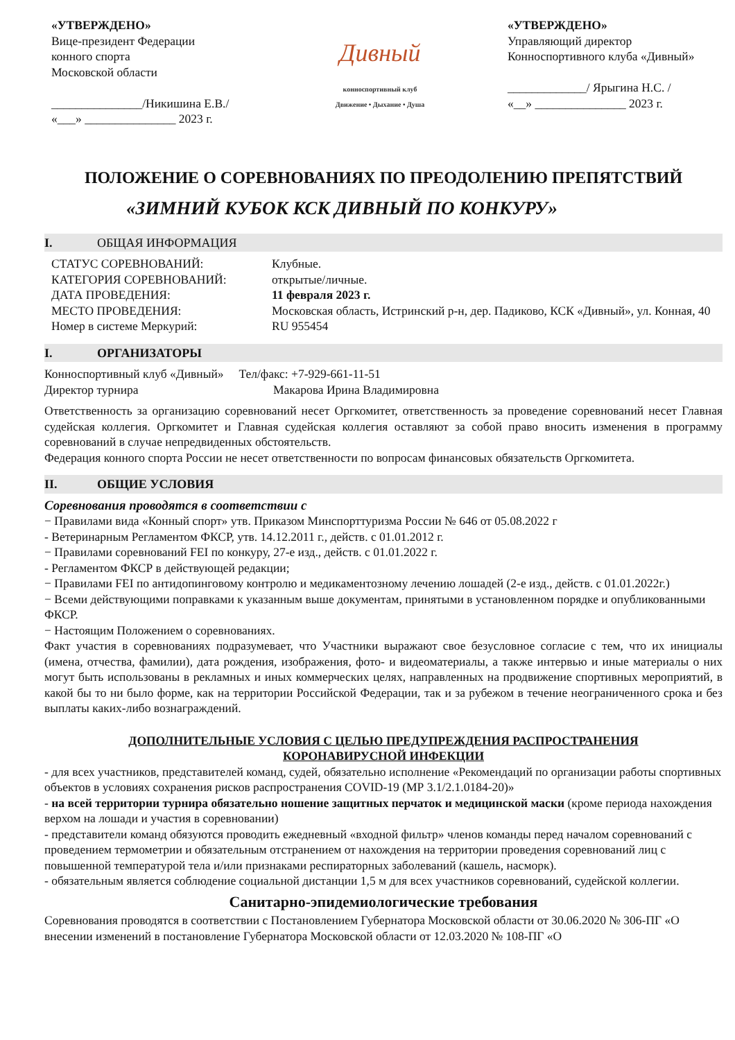«УТВЕРЖДЕНО»
Вице-президент Федерации
конного спорта
Московской области
_______________/Никишина Е.В./
«___» _______________ 2023 г.
Дивный
конноспортивный клуб
Движение • Дыхание • Душа
«УТВЕРЖДЕНО»
Управляющий директор
Конноспортивного клуба «Дивный»
_____________/ Ярыгина Н.С. /
«__» _______________ 2023 г.
ПОЛОЖЕНИЕ О СОРЕВНОВАНИЯХ ПО ПРЕОДОЛЕНИЮ ПРЕПЯТСТВИЙ
«ЗИМНИЙ КУБОК КСК ДИВНЫЙ ПО КОНКУРУ»
I. ОБЩАЯ ИНФОРМАЦИЯ
СТАТУС СОРЕВНОВАНИЙ: Клубные.
КАТЕГОРИЯ СОРЕВНОВАНИЙ: открытые/личные.
ДАТА ПРОВЕДЕНИЯ: 11 февраля 2023 г.
МЕСТО ПРОВЕДЕНИЯ: Московская область, Истринский р-н, дер. Падиково, КСК «Дивный», ул. Конная, 40
Номер в системе Меркурий: RU 955454
I. ОРГАНИЗАТОРЫ
Конноспортивный клуб «Дивный» Тел/факс: +7-929-661-11-51
Директор турнира Макарова Ирина Владимировна
Ответственность за организацию соревнований несет Оргкомитет, ответственность за проведение соревнований несет Главная судейская коллегия. Оргкомитет и Главная судейская коллегия оставляют за собой право вносить изменения в программу соревнований в случае непредвиденных обстоятельств.
Федерация конного спорта России не несет ответственности по вопросам финансовых обязательств Оргкомитета.
II. ОБЩИЕ УСЛОВИЯ
Соревнования проводятся в соответствии с
− Правилами вида «Конный спорт» утв. Приказом Минспорттуризма России № 646 от 05.08.2022 г
- Ветеринарным Регламентом ФКСР, утв. 14.12.2011 г., действ. с 01.01.2012 г.
− Правилами соревнований FEI по конкуру, 27-е изд., действ. с 01.01.2022 г.
- Регламентом ФКСР в действующей редакции;
− Правилами FEI по антидопинговому контролю и медикаментозному лечению лошадей (2-е изд., действ. с 01.01.2022г.)
− Всеми действующими поправками к указанным выше документам, принятыми в установленном порядке и опубликованными ФКСР.
− Настоящим Положением о соревнованиях.
Факт участия в соревнованиях подразумевает, что Участники выражают свое безусловное согласие с тем, что их инициалы (имена, отчества, фамилии), дата рождения, изображения, фото- и видеоматериалы, а также интервью и иные материалы о них могут быть использованы в рекламных и иных коммерческих целях, направленных на продвижение спортивных мероприятий, в какой бы то ни было форме, как на территории Российской Федерации, так и за рубежом в течение неограниченного срока и без выплаты каких-либо вознаграждений.
ДОПОЛНИТЕЛЬНЫЕ УСЛОВИЯ С ЦЕЛЬЮ ПРЕДУПРЕЖДЕНИЯ РАСПРОСТРАНЕНИЯ
КОРОНАВИРУСНОЙ ИНФЕКЦИИ
- для всех участников, представителей команд, судей, обязательно исполнение «Рекомендаций по организации работы спортивных объектов в условиях сохранения рисков распространения COVID-19 (МР 3.1/2.1.0184-20)»
- на всей территории турнира обязательно ношение защитных перчаток и медицинской маски (кроме периода нахождения верхом на лошади и участия в соревновании)
- представители команд обязуются проводить ежедневный «входной фильтр» членов команды перед началом соревнований с проведением термометрии и обязательным отстранением от нахождения на территории проведения соревнований лиц с повышенной температурой тела и/или признаками респираторных заболеваний (кашель, насморк).
- обязательным является соблюдение социальной дистанции 1,5 м для всех участников соревнований, судейской коллегии.
Санитарно-эпидемиологические требования
Соревнования проводятся в соответствии с Постановлением Губернатора Московской области от 30.06.2020 № 306-ПГ «О внесении изменений в постановление Губернатора Московской области от 12.03.2020 № 108-ПГ «О